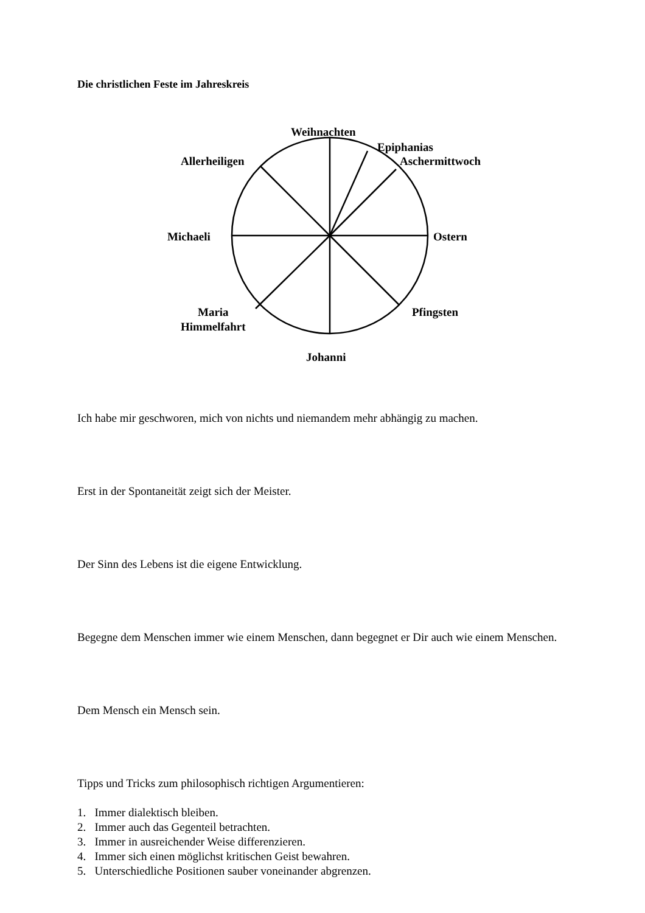Die christlichen Feste im Jahreskreis
Weihnachten
Epiphanias
Aschermittwoch
Allerheiligen
Michaeli Ostern
Maria
Himmelfahrt
Pfingsten
Johanni
Ich habe mir geschworen, mich von nichts und niemandem mehr abhängig zu machen.
Erst in der Spontaneität zeigt sich der Meister.
Der Sinn des Lebens ist die eigene Entwicklung.
Begegne dem Menschen immer wie einem Menschen, dann begegnet er Dir auch wie einem Menschen.
Dem Mensch ein Mensch sein.
Tipps und Tricks zum philosophisch richtigen Argumentieren:
1. Immer dialektisch bleiben.
2. Immer auch das Gegenteil betrachten.
3. Immer in ausreichender Weise differenzieren.
4. Immer sich einen möglichst kritischen Geist bewahren.
5. Unterschiedliche Positionen sauber voneinander abgrenzen.